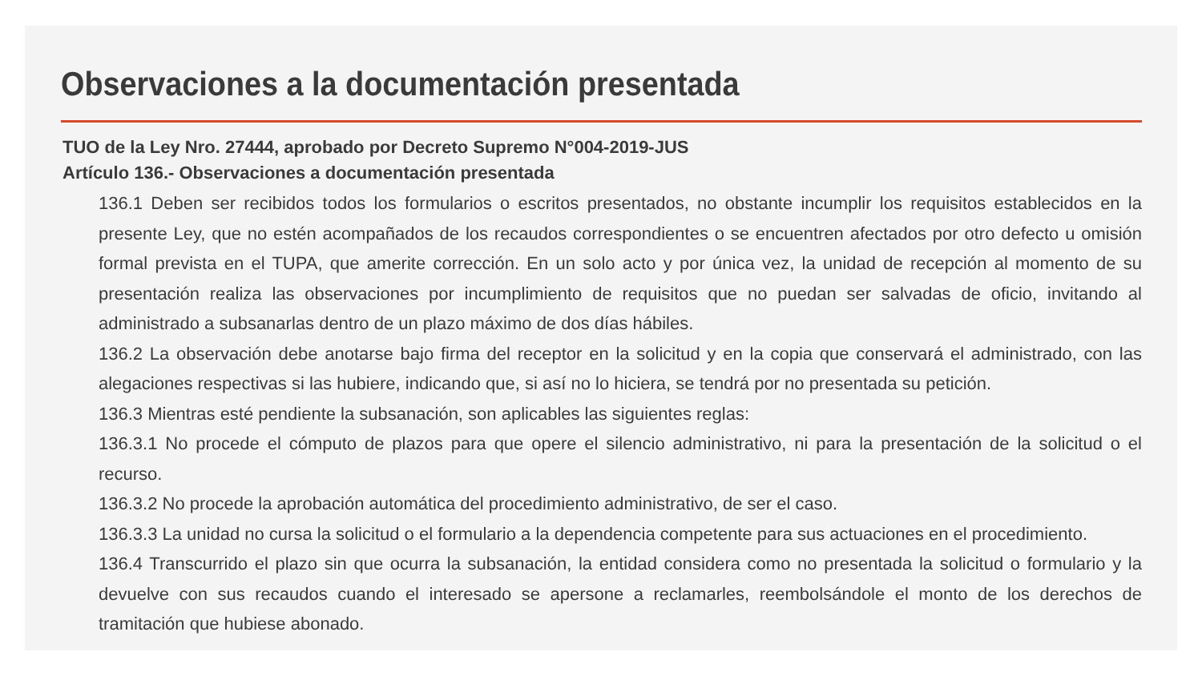Observaciones a la documentación presentada
TUO de la Ley Nro. 27444, aprobado por Decreto Supremo N°004-2019-JUS
Artículo 136.- Observaciones a documentación presentada
136.1 Deben ser recibidos todos los formularios o escritos presentados, no obstante incumplir los requisitos establecidos en la presente Ley, que no estén acompañados de los recaudos correspondientes o se encuentren afectados por otro defecto u omisión formal prevista en el TUPA, que amerite corrección. En un solo acto y por única vez, la unidad de recepción al momento de su presentación realiza las observaciones por incumplimiento de requisitos que no puedan ser salvadas de oficio, invitando al administrado a subsanarlas dentro de un plazo máximo de dos días hábiles.
136.2 La observación debe anotarse bajo firma del receptor en la solicitud y en la copia que conservará el administrado, con las alegaciones respectivas si las hubiere, indicando que, si así no lo hiciera, se tendrá por no presentada su petición.
136.3 Mientras esté pendiente la subsanación, son aplicables las siguientes reglas:
136.3.1 No procede el cómputo de plazos para que opere el silencio administrativo, ni para la presentación de la solicitud o el recurso.
136.3.2 No procede la aprobación automática del procedimiento administrativo, de ser el caso.
136.3.3 La unidad no cursa la solicitud o el formulario a la dependencia competente para sus actuaciones en el procedimiento.
136.4 Transcurrido el plazo sin que ocurra la subsanación, la entidad considera como no presentada la solicitud o formulario y la devuelve con sus recaudos cuando el interesado se apersone a reclamarles, reembolsándole el monto de los derechos de tramitación que hubiese abonado.